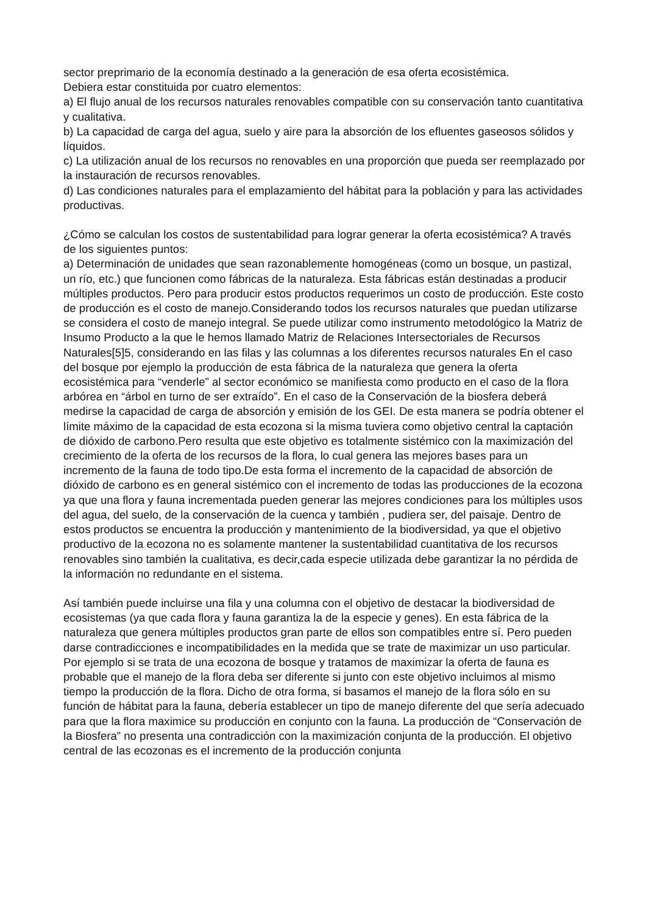sector preprimario de la economía destinado a la generación de esa oferta ecosistémica.
Debiera estar constituida por cuatro elementos:
a) El flujo anual de los recursos naturales renovables compatible con su conservación tanto cuantitativa y cualitativa.
b) La capacidad de carga del agua, suelo y aire para la absorción de los efluentes gaseosos sólidos y líquidos.
c) La utilización anual de los recursos no renovables en una proporción que pueda ser reemplazado por la instauración de recursos renovables.
d) Las condiciones naturales para el emplazamiento del hábitat para la población y para las actividades productivas.
¿Cómo se calculan los costos de sustentabilidad para lograr generar la oferta ecosistémica? A través de los siguientes puntos:
a) Determinación de unidades que sean razonablemente homogéneas (como un bosque, un pastizal, un río, etc.) que funcionen como fábricas de la naturaleza. Esta fábricas están destinadas a producir múltiples productos. Pero para producir estos productos requerimos un costo de producción. Este costo de producción es el costo de manejo.Considerando todos los recursos naturales que puedan utilizarse se considera el costo de manejo integral. Se puede utilizar como instrumento metodológico la Matriz de Insumo Producto a la que le hemos llamado Matriz de Relaciones Intersectoriales de Recursos Naturales[5]5, considerando en las filas y las columnas a los diferentes recursos naturales En el caso del bosque por ejemplo la producción de esta fábrica de la naturaleza que genera la oferta ecosistémica para “venderle” al sector económico se manifiesta como producto en el caso de la flora arbórea en “árbol en turno de ser extraído”. En el caso de la Conservación de la biosfera deberá medirse la capacidad de carga de absorción y emisión de los GEI. De esta manera se podría obtener el límite máximo de la capacidad de esta ecozona si la misma tuviera como objetivo central la captación de dióxido de carbono.Pero resulta que este objetivo es totalmente sistémico con la maximización del crecimiento de la oferta de los recursos de la flora, lo cual genera las mejores bases para un incremento de la fauna de todo tipo.De esta forma el incremento de la capacidad de absorción de dióxido de carbono es en general sistémico con el incremento de todas las producciones de la ecozona ya que una flora y fauna incrementada pueden generar las mejores condiciones para los múltiples usos del agua, del suelo, de la conservación de la cuenca y también , pudiera ser, del paisaje. Dentro de estos productos se encuentra la producción y mantenimiento de la biodiversidad, ya que el objetivo productivo de la ecozona no es solamente mantener la sustentabilidad cuantitativa de los recursos renovables sino también la cualitativa, es decir,cada especie utilizada debe garantizar la no pérdida de la información no redundante en el sistema.
Así también puede incluirse una fila y una columna con el objetivo de destacar la biodiversidad de ecosistemas (ya que cada flora y fauna garantiza la de la especie y genes). En esta fábrica de la naturaleza que genera múltiples productos gran parte de ellos son compatibles entre sí. Pero pueden darse contradicciones e incompatibilidades en la medida que se trate de maximizar un uso particular. Por ejemplo si se trata de una ecozona de bosque y tratamos de maximizar la oferta de fauna es probable que el manejo de la flora deba ser diferente si junto con este objetivo incluimos al mismo tiempo la producción de la flora. Dicho de otra forma, si basamos el manejo de la flora sólo en su función de hábitat para la fauna, debería establecer un tipo de manejo diferente del que sería adecuado para que la flora maximice su producción en conjunto con la fauna. La producción de “Conservación de la Biosfera” no presenta una contradicción con la maximización conjunta de la producción. El objetivo central de las ecozonas es el incremento de la producción conjunta